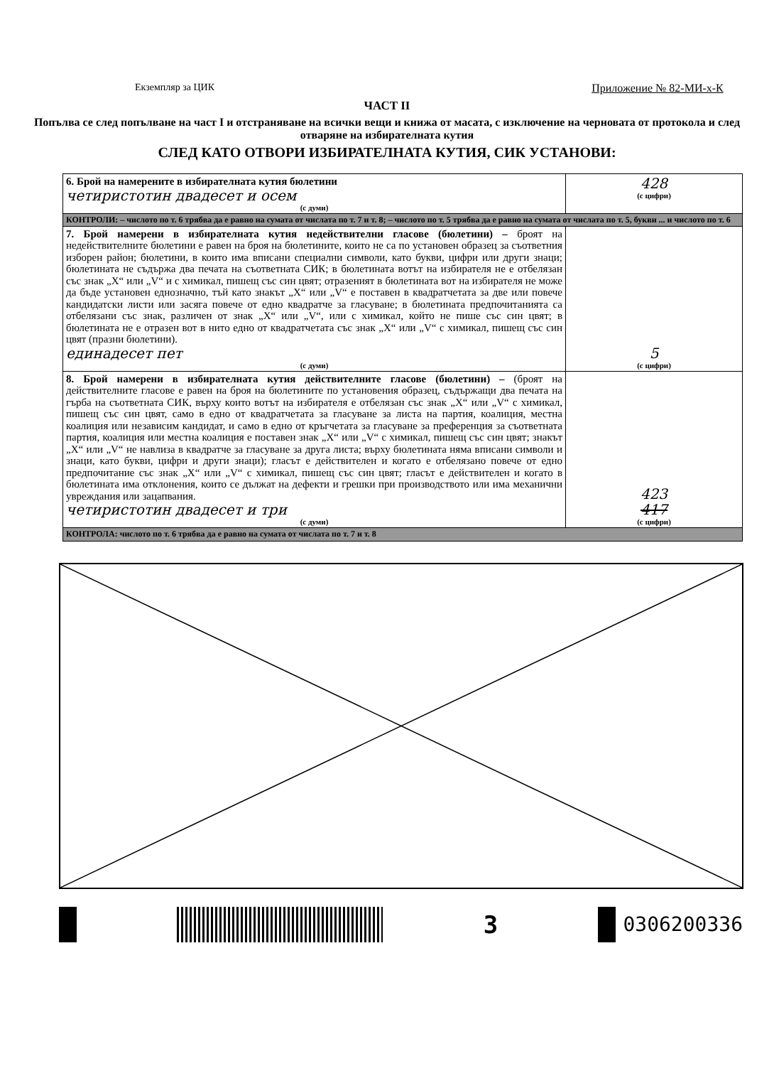Екземпляр за ЦИК Приложение № 82-МИ-х-К
ЧАСТ II
Попълва се след попълване на част I и отстраняване на всички вещи и книжа от масата, с изключение на черновата от протокола и след отваряне на избирателната кутия
СЛЕД КАТО ОТВОРИ ИЗБИРАТЕЛНАТА КУТИЯ, СИК УСТАНОВИ:
| 6. Брой на намерените в избирателната кутия бюлетини четиристотин двадесет и осем (с думи) | 428 (с цифри) |
| КОНТРОЛИ: – числото по т. 6 трябва да е равно на сумата от числата по т. 7 и т. 8; – числото по т. 5 трябва да е равно на сумата от числата по т. 5, букви ... и числото по т. 6 | |
| 7. Брой намерени в избирателната кутия недействителни гласове (бюлетини) – броят на недействителните бюлетини е равен на броя на бюлетините, които не са по установен образец за съответния изборен район; бюлетини, в които има вписани специални символи, като букви, цифри или други знаци; бюлетината не съдържа два печата на съответната СИК; в бюлетината вотът на избирателя не е отбелязан със знак „Х“ или „V“ и с химикал, пишещ със син цвят; отразеният в бюлетината вот на избирателя не може да бъде установен еднозначно, тъй като знакът „Х“ или „V“ е поставен в квадратчетата за две или повече кандидатски листи или засяга повече от едно квадратче за гласуване; в бюлетината предпочитанията са отбелязани със знак, различен от знак „Х“ или „V“, или с химикал, който не пише със син цвят; в бюлетината не е отразен вот в нито едно от квадратчетата със знак „Х“ или „V“ с химикал, пишещ със син цвят (празни бюлетини). единадесет пет (с думи) | 5 (с цифри) |
| 8. Брой намерени в избирателната кутия действителните гласове (бюлетини) – (броят на действителните гласове е равен на броя на бюлетините по установения образец, съдържащи два печата на гърба на съответната СИК, върху които вотът на избирателя е отбелязан със знак „Х“ или „V“ с химикал, пишещ със син цвят, само в едно от квадратчетата за гласуване за листа на партия, коалиция, местна коалиция или независим кандидат, и само в едно от кръгчетата за гласуване за преференция за съответната партия, коалиция или местна коалиция е поставен знак „Х“ или „V“ с химикал, пишещ със син цвят; знакът „Х“ или „V“ не навлиза в квадратче за гласуване за друга листа; върху бюлетината няма вписани символи и знаци, като букви, цифри и други знаци); гласът е действителен и когато е отбелязано повече от едно предпочитание със знак „Х“ или „V“ с химикал, пишещ със син цвят; гласът е действителен и когато в бюлетината има отклонения, които се дължат на дефекти и грешки при производството или има механични увреждания или зацапвания. четиристотин двадесет и три (с думи) | 423 417 (с цифри) |
| КОНТРОЛА: числото по т. 6 трябва да е равно на сумата от числата по т. 7 и т. 8 | |
3
0306200336